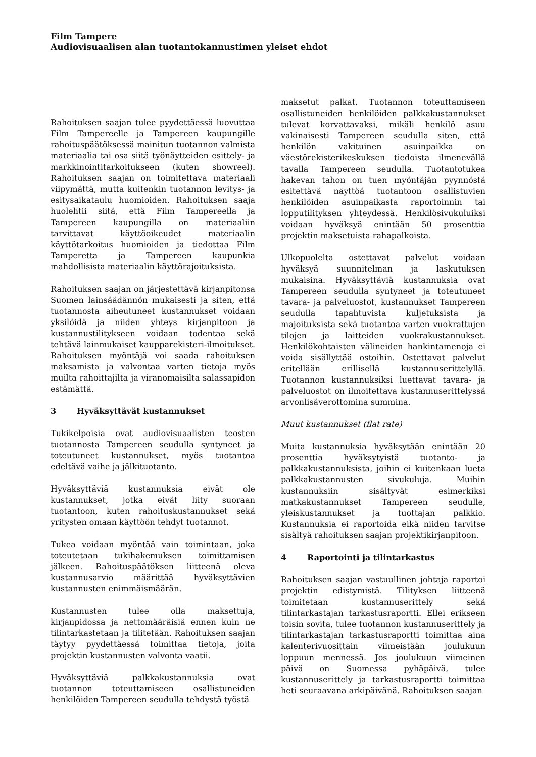Film Tampere
Audiovisuaalisen alan tuotantokannustimen yleiset ehdot
Rahoituksen saajan tulee pyydettäessä luovuttaa Film Tampereelle ja Tampereen kaupungille rahoituspäätöksessä mainitun tuotannon valmista materiaalia tai osa siitä työnäytteiden esittely- ja markkinointitarkoitukseen (kuten showreel). Rahoituksen saajan on toimitettava materiaali viipymättä, mutta kuitenkin tuotannon levitys- ja esitysaikataulu huomioiden. Rahoituksen saaja huolehtii siitä, että Film Tampereella ja Tampereen kaupungilla on materiaaliin tarvittavat käyttöoikeudet materiaalin käyttötarkoitus huomioiden ja tiedottaa Film Tamperetta ja Tampereen kaupunkia mahdollisista materiaalin käyttörajoituksista.
Rahoituksen saajan on järjestettävä kirjanpitonsa Suomen lainsäädännön mukaisesti ja siten, että tuotannosta aiheutuneet kustannukset voidaan yksilöidä ja niiden yhteys kirjanpitoon ja kustannustilitykseen voidaan todentaa sekä tehtävä lainmukaiset kaupparekisteri-ilmoitukset. Rahoituksen myöntäjä voi saada rahoituksen maksamista ja valvontaa varten tietoja myös muilta rahoittajilta ja viranomaisilta salassapidon estämättä.
3 Hyväksyttävät kustannukset
Tukikelpoisia ovat audiovisuaalisten teosten tuotannosta Tampereen seudulla syntyneet ja toteutuneet kustannukset, myös tuotantoa edeltävä vaihe ja jälkituotanto.
Hyväksyttäviä kustannuksia eivät ole kustannukset, jotka eivät liity suoraan tuotantoon, kuten rahoituskustannukset sekä yritysten omaan käyttöön tehdyt tuotannot.
Tukea voidaan myöntää vain toimintaan, joka toteutetaan tukihakemuksen toimittamisen jälkeen. Rahoituspäätöksen liitteenä oleva kustannusarvio määrittää hyväksyttävien kustannusten enimmäismäärän.
Kustannusten tulee olla maksettuja, kirjanpidossa ja nettomääräisiä ennen kuin ne tilintarkastetaan ja tilitetään. Rahoituksen saajan täytyy pyydettäessä toimittaa tietoja, joita projektin kustannusten valvonta vaatii.
Hyväksyttäviä palkkakustannuksia ovat tuotannon toteuttamiseen osallistuneiden henkilöiden Tampereen seudulla tehdystä työstä
maksetut palkat. Tuotannon toteuttamiseen osallistuneiden henkilöiden palkkakustannukset tulevat korvattavaksi, mikäli henkilö asuu vakinaisesti Tampereen seudulla siten, että henkilön vakituinen asuinpaikka on väestörekisterikeskuksen tiedoista ilmenevällä tavalla Tampereen seudulla. Tuotantotukea hakevan tahon on tuen myöntäjän pyynnöstä esitettävä näyttöä tuotantoon osallistuvien henkilöiden asuinpaikasta raportoinnin tai lopputilityksen yhteydessä. Henkilösivukuluiksi voidaan hyväksyä enintään 50 prosenttia projektin maksetuista rahapalkoista.
Ulkopuolelta ostettavat palvelut voidaan hyväksyä suunnitelman ja laskutuksen mukaisina. Hyväksyttäviä kustannuksia ovat Tampereen seudulla syntyneet ja toteutuneet tavara- ja palveluostot, kustannukset Tampereen seudulla tapahtuvista kuljetuksista ja majoituksista sekä tuotantoa varten vuokrattujen tilojen ja laitteiden vuokrakustannukset. Henkilökohtaisten välineiden hankintamenoja ei voida sisällyttää ostoihin. Ostettavat palvelut eritellään erillisellä kustannuserittelyllä. Tuotannon kustannuksiksi luettavat tavara- ja palveluostot on ilmoitettava kustannuserittelyssä arvonlisäverottomina summina.
Muut kustannukset (flat rate)
Muita kustannuksia hyväksytään enintään 20 prosenttia hyväksytyistä tuotanto- ja palkkakustannuksista, joihin ei kuitenkaan lueta palkkakustannusten sivukuluja. Muihin kustannuksiin sisältyvät esimerkiksi matkakustannukset Tampereen seudulle, yleiskustannukset ja tuottajan palkkio. Kustannuksia ei raportoida eikä niiden tarvitse sisältyä rahoituksen saajan projektikirjanpitoon.
4 Raportointi ja tilintarkastus
Rahoituksen saajan vastuullinen johtaja raportoi projektin edistymistä. Tilityksen liitteenä toimitetaan kustannuserittely sekä tilintarkastajan tarkastusraportti. Ellei erikseen toisin sovita, tulee tuotannon kustannuserittely ja tilintarkastajan tarkastusraportti toimittaa aina kalenterivuosittain viimeistään joulukuun loppuun mennessä. Jos joulukuun viimeinen päivä on Suomessa pyhäpäivä, tulee kustannuserittely ja tarkastusraportti toimittaa heti seuraavana arkipäivänä. Rahoituksen saajan